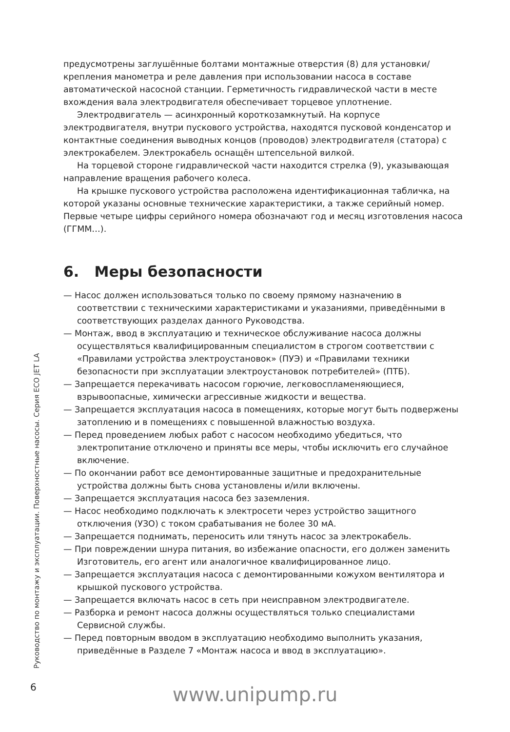предусмотрены заглушённые болтами монтажные отверстия (8) для установки/крепления манометра и реле давления при использовании насоса в составе автоматической насосной станции. Герметичность гидравлической части в месте вхождения вала электродвигателя обеспечивает торцевое уплотнение.
Электродвигатель — асинхронный короткозамкнутый. На корпусе электродвигателя, внутри пускового устройства, находятся пусковой конденсатор и контактные соединения выводных концов (проводов) электродвигателя (статора) с электрокабелем. Электрокабель оснащён штепсельной вилкой.
На торцевой стороне гидравлической части находится стрелка (9), указывающая направление вращения рабочего колеса.
На крышке пускового устройства расположена идентификационная табличка, на которой указаны основные технические характеристики, а также серийный номер. Первые четыре цифры серийного номера обозначают год и месяц изготовления насоса (ГГММ…).
6. Меры безопасности
— Насос должен использоваться только по своему прямому назначению в соответствии с техническими характеристиками и указаниями, приведёнными в соответствующих разделах данного Руководства.
— Монтаж, ввод в эксплуатацию и техническое обслуживание насоса должны осуществляться квалифицированным специалистом в строгом соответствии с «Правилами устройства электроустановок» (ПУЭ) и «Правилами техники безопасности при эксплуатации электроустановок потребителей» (ПТБ).
— Запрещается перекачивать насосом горючие, легковоспламеняющиеся, взрывоопасные, химически агрессивные жидкости и вещества.
— Запрещается эксплуатация насоса в помещениях, которые могут быть подвержены затоплению и в помещениях с повышенной влажностью воздуха.
— Перед проведением любых работ с насосом необходимо убедиться, что электропитание отключено и приняты все меры, чтобы исключить его случайное включение.
— По окончании работ все демонтированные защитные и предохранительные устройства должны быть снова установлены и/или включены.
— Запрещается эксплуатация насоса без заземления.
— Насос необходимо подключать к электросети через устройство защитного отключения (УЗО) с током срабатывания не более 30 мА.
— Запрещается поднимать, переносить или тянуть насос за электрокабель.
— При повреждении шнура питания, во избежание опасности, его должен заменить Изготовитель, его агент или аналогичное квалифицированное лицо.
— Запрещается эксплуатация насоса с демонтированными кожухом вентилятора и крышкой пускового устройства.
— Запрещается включать насос в сеть при неисправном электродвигателе.
— Разборка и ремонт насоса должны осуществляться только специалистами Сервисной службы.
— Перед повторным вводом в эксплуатацию необходимо выполнить указания, приведённые в Разделе 7 «Монтаж насоса и ввод в эксплуатацию».
Руководство по монтажу и эксплуатации. Поверхностные насосы. Серия ECO JET LA
6
www.unipump.ru